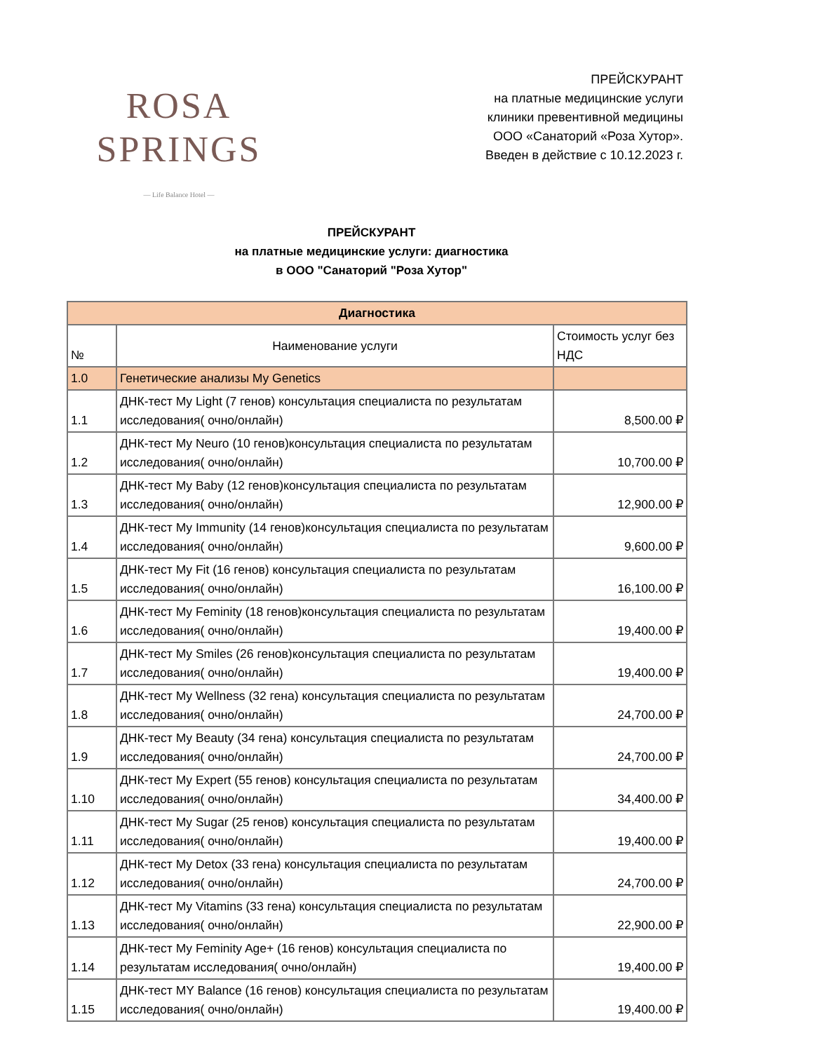ROSA
SPRINGS
— Life Balance Hotel —
ПРЕЙСКУРАНТ
на платные медицинские услуги
клиники превентивной медицины
ООО «Санаторий «Роза Хутор».
Введен в действие с 10.12.2023 г.
ПРЕЙСКУРАНТ
на платные медицинские услуги: диагностика
в ООО "Санаторий "Роза Хутор"
| Диагностика | | |
| --- | --- | --- |
| № | Наименование услуги | Стоимость услуг без НДС |
| 1.0 | Генетические анализы My Genetics | |
| 1.1 | ДНК-тест My Light (7 генов) консультация специалиста по результатам исследования( очно/онлайн) | 8,500.00 ₽ |
| 1.2 | ДНК-тест My Neuro (10 генов)консультация специалиста по результатам исследования( очно/онлайн) | 10,700.00 ₽ |
| 1.3 | ДНК-тест My Baby (12 генов)консультация специалиста по результатам исследования( очно/онлайн) | 12,900.00 ₽ |
| 1.4 | ДНК-тест My Immunity (14 генов)консультация специалиста по результатам исследования( очно/онлайн) | 9,600.00 ₽ |
| 1.5 | ДНК-тест My Fit (16 генов) консультация специалиста по результатам исследования( очно/онлайн) | 16,100.00 ₽ |
| 1.6 | ДНК-тест My Feminity (18 генов)консультация специалиста по результатам исследования( очно/онлайн) | 19,400.00 ₽ |
| 1.7 | ДНК-тест My Smiles (26 генов)консультация специалиста по результатам исследования( очно/онлайн) | 19,400.00 ₽ |
| 1.8 | ДНК-тест My Wellness (32 гена) консультация специалиста по результатам исследования( очно/онлайн) | 24,700.00 ₽ |
| 1.9 | ДНК-тест My Beauty (34 гена) консультация специалиста по результатам исследования( очно/онлайн) | 24,700.00 ₽ |
| 1.10 | ДНК-тест My Expert (55 генов) консультация специалиста по результатам исследования( очно/онлайн) | 34,400.00 ₽ |
| 1.11 | ДНК-тест My Sugar (25 генов) консультация специалиста по результатам исследования( очно/онлайн) | 19,400.00 ₽ |
| 1.12 | ДНК-тест My Detox (33 гена) консультация специалиста по результатам исследования( очно/онлайн) | 24,700.00 ₽ |
| 1.13 | ДНК-тест My Vitamins (33 гена) консультация специалиста по результатам исследования( очно/онлайн) | 22,900.00 ₽ |
| 1.14 | ДНК-тест My Feminity Age+ (16 генов) консультация специалиста по результатам исследования( очно/онлайн) | 19,400.00 ₽ |
| 1.15 | ДНК-тест MY Balance (16 генов) консультация специалиста по результатам исследования( очно/онлайн) | 19,400.00 ₽ |